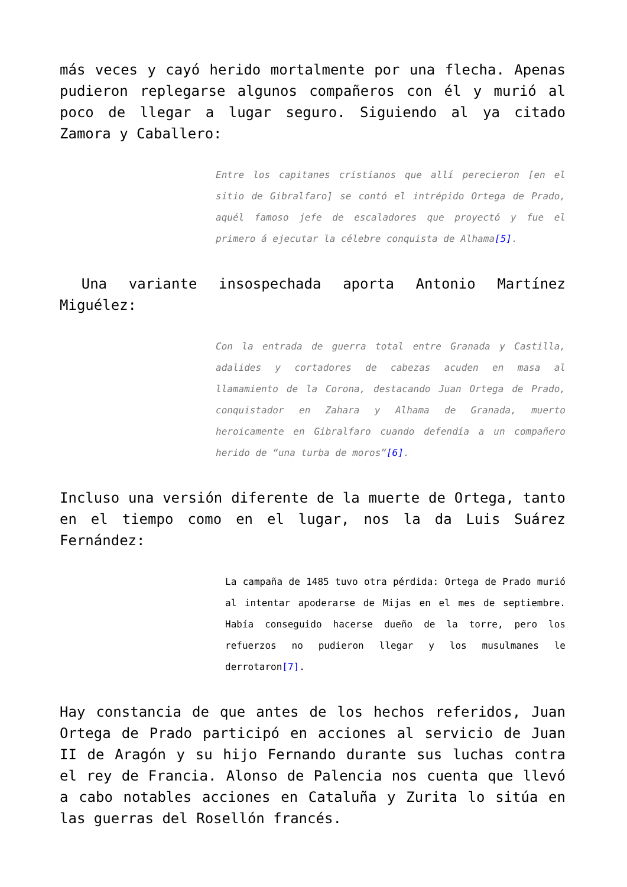más veces y cayó herido mortalmente por una flecha. Apenas pudieron replegarse algunos compañeros con él y murió al poco de llegar a lugar seguro. Siguiendo al ya citado Zamora y Caballero:
Entre los capitanes cristianos que allí perecieron [en el sitio de Gibralfaro] se contó el intrépido Ortega de Prado, aquél famoso jefe de escaladores que proyectó y fue el primero á ejecutar la célebre conquista de Alhama[5].
Una variante insospechada aporta Antonio Martínez Miguélez:
Con la entrada de guerra total entre Granada y Castilla, adalides y cortadores de cabezas acuden en masa al llamamiento de la Corona, destacando Juan Ortega de Prado, conquistador en Zahara y Alhama de Granada, muerto heroicamente en Gibralfaro cuando defendía a un compañero herido de “una turba de moros”[6].
Incluso una versión diferente de la muerte de Ortega, tanto en el tiempo como en el lugar, nos la da Luis Suárez Fernández:
La campaña de 1485 tuvo otra pérdida: Ortega de Prado murió al intentar apoderarse de Mijas en el mes de septiembre. Había conseguido hacerse dueño de la torre, pero los refuerzos no pudieron llegar y los musulmanes le derrotaron[7].
Hay constancia de que antes de los hechos referidos, Juan Ortega de Prado participó en acciones al servicio de Juan II de Aragón y su hijo Fernando durante sus luchas contra el rey de Francia. Alonso de Palencia nos cuenta que llevó a cabo notables acciones en Cataluña y Zurita lo sitúa en las guerras del Rosellón francés.